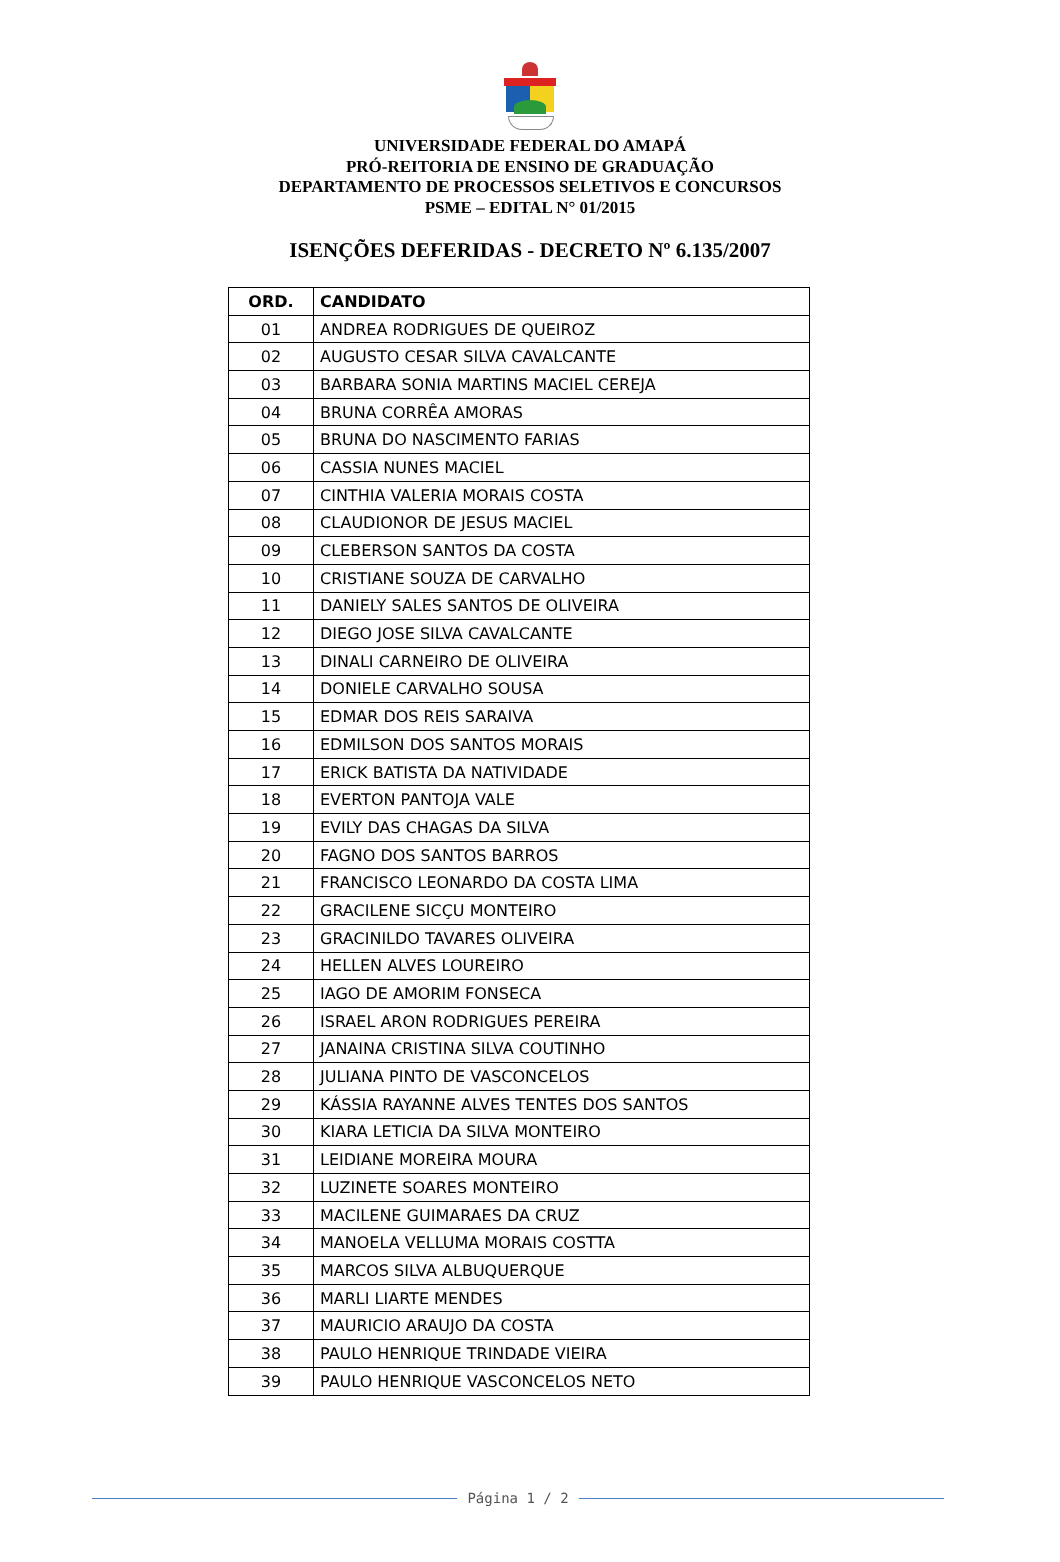UNIVERSIDADE FEDERAL DO AMAPÁ
PRÓ-REITORIA DE ENSINO DE GRADUAÇÃO
DEPARTAMENTO DE PROCESSOS SELETIVOS E CONCURSOS
PSME – EDITAL N° 01/2015
ISENÇÕES DEFERIDAS - DECRETO Nº 6.135/2007
| ORD. | CANDIDATO |
| --- | --- |
| 01 | ANDREA RODRIGUES DE QUEIROZ |
| 02 | AUGUSTO CESAR SILVA CAVALCANTE |
| 03 | BARBARA SONIA MARTINS MACIEL CEREJA |
| 04 | BRUNA CORRÊA AMORAS |
| 05 | BRUNA DO NASCIMENTO FARIAS |
| 06 | CASSIA NUNES MACIEL |
| 07 | CINTHIA VALERIA MORAIS COSTA |
| 08 | CLAUDIONOR DE JESUS MACIEL |
| 09 | CLEBERSON SANTOS DA COSTA |
| 10 | CRISTIANE SOUZA DE CARVALHO |
| 11 | DANIELY SALES SANTOS DE OLIVEIRA |
| 12 | DIEGO JOSE SILVA CAVALCANTE |
| 13 | DINALI CARNEIRO DE OLIVEIRA |
| 14 | DONIELE CARVALHO SOUSA |
| 15 | EDMAR DOS REIS SARAIVA |
| 16 | EDMILSON DOS SANTOS MORAIS |
| 17 | ERICK BATISTA DA NATIVIDADE |
| 18 | EVERTON PANTOJA VALE |
| 19 | EVILY DAS CHAGAS DA SILVA |
| 20 | FAGNO DOS SANTOS BARROS |
| 21 | FRANCISCO LEONARDO DA COSTA LIMA |
| 22 | GRACILENE SICÇU MONTEIRO |
| 23 | GRACINILDO TAVARES OLIVEIRA |
| 24 | HELLEN ALVES LOUREIRO |
| 25 | IAGO DE AMORIM FONSECA |
| 26 | ISRAEL ARON RODRIGUES PEREIRA |
| 27 | JANAINA CRISTINA SILVA COUTINHO |
| 28 | JULIANA PINTO DE VASCONCELOS |
| 29 | KÁSSIA RAYANNE ALVES TENTES DOS SANTOS |
| 30 | KIARA LETICIA DA SILVA MONTEIRO |
| 31 | LEIDIANE MOREIRA MOURA |
| 32 | LUZINETE SOARES MONTEIRO |
| 33 | MACILENE GUIMARAES DA CRUZ |
| 34 | MANOELA VELLUMA MORAIS COSTTA |
| 35 | MARCOS SILVA ALBUQUERQUE |
| 36 | MARLI LIARTE MENDES |
| 37 | MAURICIO ARAUJO DA COSTA |
| 38 | PAULO HENRIQUE TRINDADE VIEIRA |
| 39 | PAULO HENRIQUE VASCONCELOS NETO |
Página 1 / 2